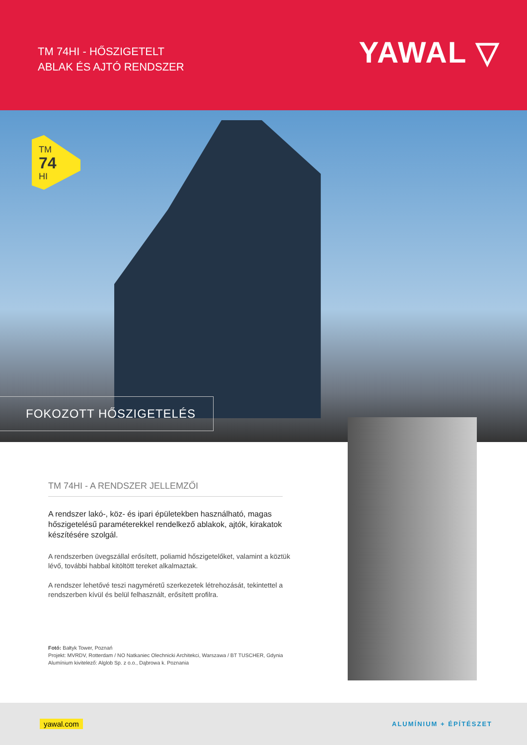TM 74HI - HŐSZIGETELT
ABLAK ÉS AJTÓ RENDSZER
YAWAL ▽
TM
74
HI
FOKOZOTT HŐSZIGETELÉS
TM 74HI - A RENDSZER JELLEMZŐI
A rendszer lakó-, köz- és ipari épületekben használható, magas hőszigetelésű paraméterekkel rendelkező ablakok, ajtók, kirakatok készítésére szolgál.
A rendszerben üvegszállal erősített, poliamid hőszigetelőket, valamint a köztük lévő, további habbal kitöltött tereket alkalmaztak.
A rendszer lehetővé teszi nagyméretű szerkezetek létrehozását, tekintettel a rendszerben kívül és belül felhasznált, erősített profilra.
Fotó: Bałtyk Tower, Poznań
Projekt: MVRDV, Rotterdam / NO Natkaniec Olechnicki Architekci, Warszawa / BT TUSCHER, Gdynia
Alumínium kivitelező: Alglob Sp. z o.o., Dąbrowa k. Poznania
yawal.com ALUMÍNIUM + ÉPÍTÉSZET